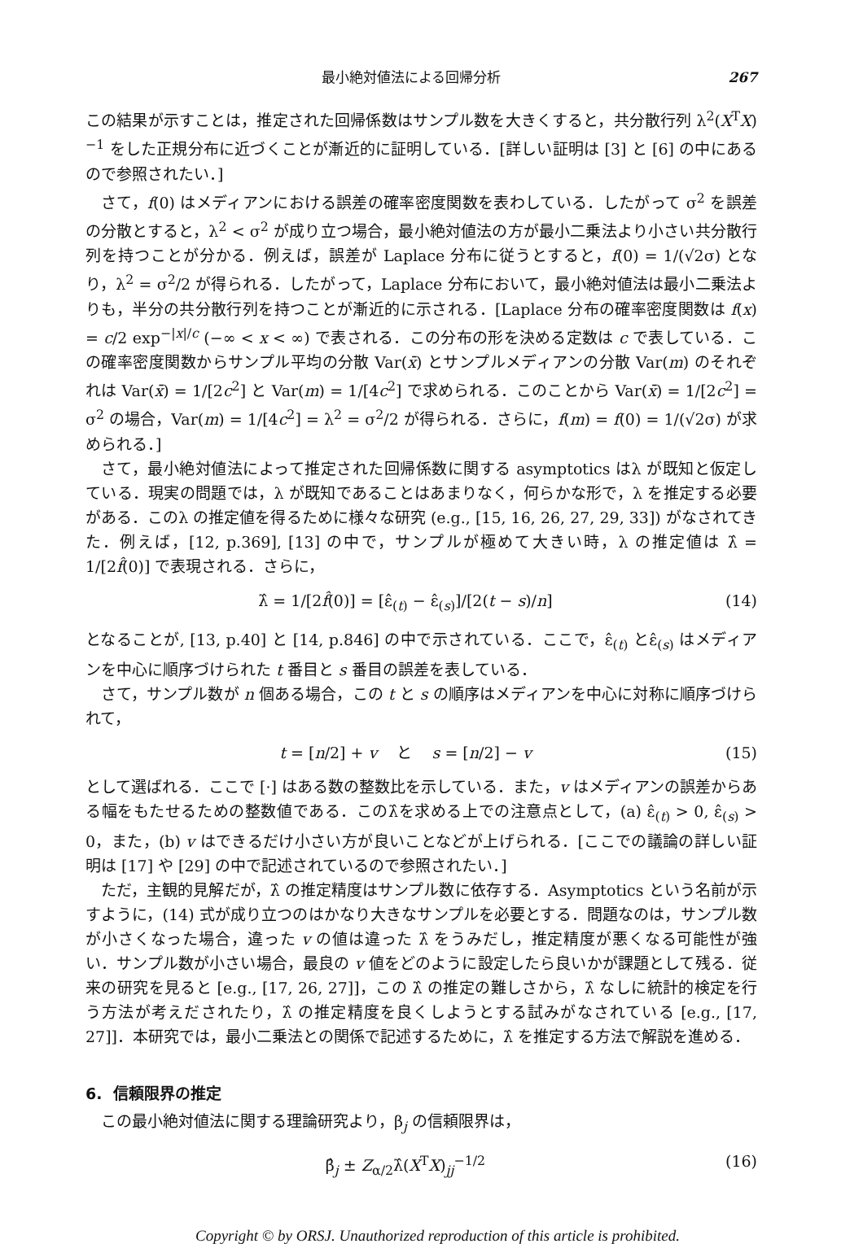最小絶対値法による回帰分析 267
この結果が示すことは，推定された回帰係数はサンプル数を大きくすると，共分散行列 λ<sup>2</sup>(X<sup>T</sup>X)<sup>−1</sup> をした正規分布に近づくことが漸近的に証明している．[詳しい証明は [3] と [6] の中にあるので参照されたい．]
さて，f(0) はメディアンにおける誤差の確率密度関数を表わしている．したがって σ<sup>2</sup> を誤差の分散とすると，λ<sup>2</sup> < σ<sup>2</sup> が成り立つ場合，最小絶対値法の方が最小二乗法より小さい共分散行列を持つことが分かる．例えば，誤差が Laplace 分布に従うとすると，f(0) = 1/(√2σ) となり，λ<sup>2</sup> = σ<sup>2</sup>/2 が得られる．したがって，Laplace 分布において，最小絶対値法は最小二乗法よりも，半分の共分散行列を持つことが漸近的に示される．[Laplace 分布の確率密度関数は f(x) = c/2 exp<sup>−|x|/c</sup> (−∞ < x < ∞) で表される．この分布の形を決める定数は c で表している．この確率密度関数からサンプル平均の分散 Var(x̄) とサンプルメディアンの分散 Var(m) のそれぞれは Var(x̄) = 1/[2c<sup>2</sup>] と Var(m) = 1/[4c<sup>2</sup>] で求められる．このことから Var(x̄) = 1/[2c<sup>2</sup>] = σ<sup>2</sup> の場合，Var(m) = 1/[4c<sup>2</sup>] = λ<sup>2</sup> = σ<sup>2</sup>/2 が得られる．さらに，f(m) = f(0) = 1/(√2σ) が求められる．]
さて，最小絶対値法によって推定された回帰係数に関する asymptotics はλ が既知と仮定している．現実の問題では，λ が既知であることはあまりなく，何らかな形で，λ を推定する必要がある．このλ の推定値を得るために様々な研究 (e.g., [15, 16, 26, 27, 29, 33]) がなされてきた．例えば，[12, p.369], [13] の中で，サンプルが極めて大きい時，λ の推定値は λ̂ = 1/[2f̂(0)] で表現される．さらに，
λ̂ = 1/[2f̂(0)] = [ε̂<sub>(t)</sub> − ε̂<sub>(s)</sub>]/[2(t − s)/n] (14)
となることが, [13, p.40] と [14, p.846] の中で示されている．ここで，ε̂<sub>(t)</sub> とε̂<sub>(s)</sub> はメディアンを中心に順序づけられた t 番目と s 番目の誤差を表している．
さて，サンプル数が n 個ある場合，この t と s の順序はメディアンを中心に対称に順序づけられて，
t = [n/2] + v と s = [n/2] − v (15)
として選ばれる．ここで [·] はある数の整数比を示している．また，v はメディアンの誤差からある幅をもたせるための整数値である．このλ̂を求める上での注意点として，(a) ε̂<sub>(t)</sub> > 0, ε̂<sub>(s)</sub> > 0，また，(b) v はできるだけ小さい方が良いことなどが上げられる．[ここでの議論の詳しい証明は [17] や [29] の中で記述されているので参照されたい．]
ただ，主観的見解だが，λ̂ の推定精度はサンプル数に依存する．Asymptotics という名前が示すように，(14) 式が成り立つのはかなり大きなサンプルを必要とする．問題なのは，サンプル数が小さくなった場合，違った v の値は違った λ̂ をうみだし，推定精度が悪くなる可能性が強い．サンプル数が小さい場合，最良の v 値をどのように設定したら良いかが課題として残る．従来の研究を見ると [e.g., [17, 26, 27]]，この λ̂ の推定の難しさから，λ̂ なしに統計的検定を行う方法が考えだされたり，λ̂ の推定精度を良くしようとする試みがなされている [e.g., [17, 27]]．本研究では，最小二乗法との関係で記述するために，λ̂ を推定する方法で解説を進める．
6. 信頼限界の推定
この最小絶対値法に関する理論研究より，β<sub>j</sub> の信頼限界は，
β̂<sub>j</sub> ± Z<sub>α/2</sub>λ̂(X<sup>T</sup>X)<sub>jj</sub><sup>−1/2</sup> (16)
Copyright © by ORSJ. Unauthorized reproduction of this article is prohibited.